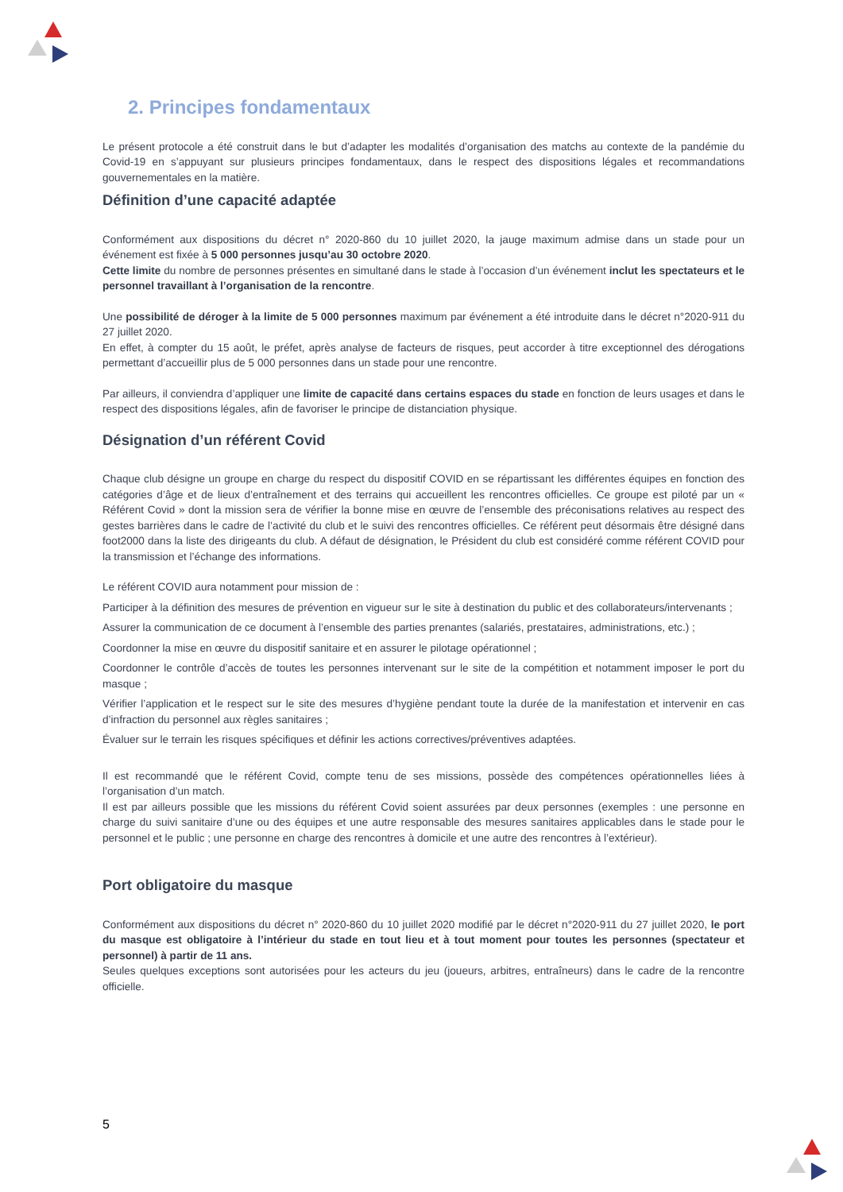2. Principes fondamentaux
Le présent protocole a été construit dans le but d’adapter les modalités d’organisation des matchs au contexte de la pandémie du Covid-19 en s’appuyant sur plusieurs principes fondamentaux, dans le respect des dispositions légales et recommandations gouvernementales en la matière.
Définition d’une capacité adaptée
Conformément aux dispositions du décret n° 2020-860 du 10 juillet 2020, la jauge maximum admise dans un stade pour un événement est fixée à 5 000 personnes jusqu’au 30 octobre 2020.
Cette limite du nombre de personnes présentes en simultané dans le stade à l’occasion d’un événement inclut les spectateurs et le personnel travaillant à l’organisation de la rencontre.
Une possibilité de déroger à la limite de 5 000 personnes maximum par événement a été introduite dans le décret n°2020-911 du 27 juillet 2020.
En effet, à compter du 15 août, le préfet, après analyse de facteurs de risques, peut accorder à titre exceptionnel des dérogations permettant d’accueillir plus de 5 000 personnes dans un stade pour une rencontre.
Par ailleurs, il conviendra d’appliquer une limite de capacité dans certains espaces du stade en fonction de leurs usages et dans le respect des dispositions légales, afin de favoriser le principe de distanciation physique.
Désignation d’un référent Covid
Chaque club désigne un groupe en charge du respect du dispositif COVID en se répartissant les différentes équipes en fonction des catégories d’âge et de lieux d’entraînement et des terrains qui accueillent les rencontres officielles. Ce groupe est piloté par un « Référent Covid » dont la mission sera de vérifier la bonne mise en œuvre de l’ensemble des préconisations relatives au respect des gestes barrières dans le cadre de l’activité du club et le suivi des rencontres officielles. Ce référent peut désormais être désigné dans foot2000 dans la liste des dirigeants du club. A défaut de désignation, le Président du club est considéré comme référent COVID pour la transmission et l’échange des informations.
Le référent COVID aura notamment pour mission de :
Participer à la définition des mesures de prévention en vigueur sur le site à destination du public et des collaborateurs/intervenants ;
Assurer la communication de ce document à l’ensemble des parties prenantes (salariés, prestataires, administrations, etc.) ;
Coordonner la mise en œuvre du dispositif sanitaire et en assurer le pilotage opérationnel ;
Coordonner le contrôle d’accès de toutes les personnes intervenant sur le site de la compétition et notamment imposer le port du masque ;
Vérifier l’application et le respect sur le site des mesures d’hygiène pendant toute la durée de la manifestation et intervenir en cas d’infraction du personnel aux règles sanitaires ;
Évaluer sur le terrain les risques spécifiques et définir les actions correctives/préventives adaptées.
Il est recommandé que le référent Covid, compte tenu de ses missions, possède des compétences opérationnelles liées à l’organisation d’un match.
Il est par ailleurs possible que les missions du référent Covid soient assurées par deux personnes (exemples : une personne en charge du suivi sanitaire d’une ou des équipes et une autre responsable des mesures sanitaires applicables dans le stade pour le personnel et le public ; une personne en charge des rencontres à domicile et une autre des rencontres à l’extérieur).
Port obligatoire du masque
Conformément aux dispositions du décret n° 2020-860 du 10 juillet 2020 modifié par le décret n°2020-911 du 27 juillet 2020, le port du masque est obligatoire à l’intérieur du stade en tout lieu et à tout moment pour toutes les personnes (spectateur et personnel) à partir de 11 ans.
Seules quelques exceptions sont autorisées pour les acteurs du jeu (joueurs, arbitres, entraîneurs) dans le cadre de la rencontre officielle.
5